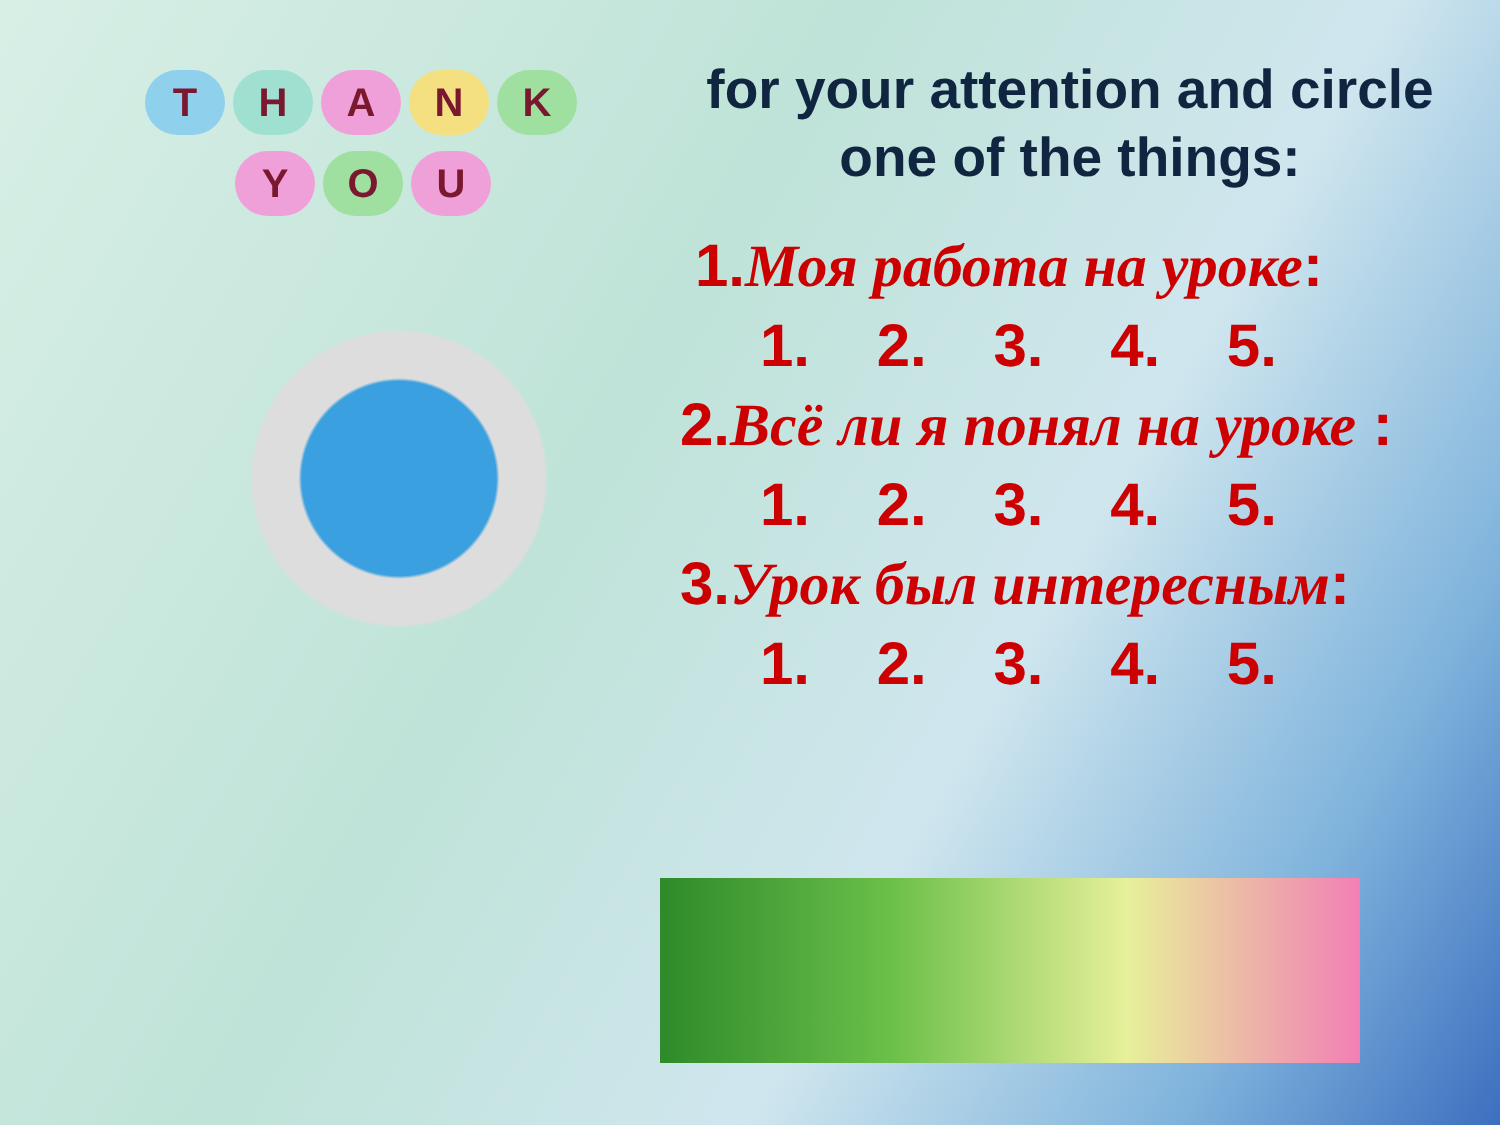T
H
A
N
K
Y
O
U
for your attention and circle one of the things:
1.Моя работа на уроке:
1. 2. 3. 4. 5.
2.Всё ли я понял на уроке :
1. 2. 3. 4. 5.
3.Урок был интересным:
1. 2. 3. 4. 5.